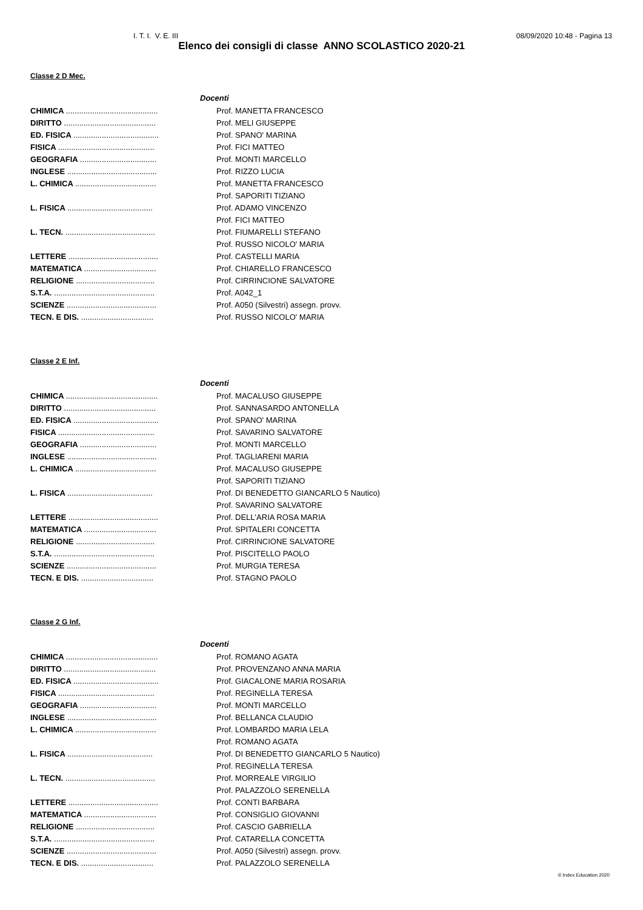I. T. I. V. E. III 08/09/2020 10:48 - Pagina 13
Elenco dei consigli di classe ANNO SCOLASTICO 2020-21
Classe 2 D Mec.
| Docenti | |
| --- | --- |
| CHIMICA .......................................... | Prof. MANETTA FRANCESCO |
| DIRITTO .......................................... | Prof. MELI GIUSEPPE |
| ED. FISICA ....................................... | Prof. SPANO' MARINA |
| FISICA ............................................ | Prof. FICI MATTEO |
| GEOGRAFIA ................................... | Prof. MONTI MARCELLO |
| INGLESE ......................................... | Prof. RIZZO LUCIA |
| L. CHIMICA ..................................... | Prof. MANETTA FRANCESCO |
| | Prof. SAPORITI TIZIANO |
| L. FISICA ....................................... | Prof. ADAMO VINCENZO |
| | Prof. FICI MATTEO |
| L. TECN. ......................................... | Prof. FIUMARELLI STEFANO |
| | Prof. RUSSO NICOLO' MARIA |
| LETTERE ......................................... | Prof. CASTELLI MARIA |
| MATEMATICA ................................. | Prof. CHIARELLO FRANCESCO |
| RELIGIONE .................................... | Prof. CIRRINCIONE SALVATORE |
| S.T.A. .............................................. | Prof. A042_1 |
| SCIENZE ......................................... | Prof. A050 (Silvestri) assegn. provv. |
| TECN. E DIS. ................................. | Prof. RUSSO NICOLO' MARIA |
Classe 2 E Inf.
| Docenti | |
| --- | --- |
| CHIMICA .......................................... | Prof. MACALUSO GIUSEPPE |
| DIRITTO .......................................... | Prof. SANNASARDO ANTONELLA |
| ED. FISICA ....................................... | Prof. SPANO' MARINA |
| FISICA ............................................ | Prof. SAVARINO SALVATORE |
| GEOGRAFIA ................................... | Prof. MONTI MARCELLO |
| INGLESE ......................................... | Prof. TAGLIARENI MARIA |
| L. CHIMICA ..................................... | Prof. MACALUSO GIUSEPPE |
| | Prof. SAPORITI TIZIANO |
| L. FISICA ....................................... | Prof. DI BENEDETTO GIANCARLO 5 Nautico) |
| | Prof. SAVARINO SALVATORE |
| LETTERE ......................................... | Prof. DELL'ARIA ROSA MARIA |
| MATEMATICA ................................. | Prof. SPITALERI CONCETTA |
| RELIGIONE .................................... | Prof. CIRRINCIONE SALVATORE |
| S.T.A. .............................................. | Prof. PISCITELLO PAOLO |
| SCIENZE ......................................... | Prof. MURGIA TERESA |
| TECN. E DIS. ................................. | Prof. STAGNO PAOLO |
Classe 2 G Inf.
| Docenti | |
| --- | --- |
| CHIMICA .......................................... | Prof. ROMANO AGATA |
| DIRITTO .......................................... | Prof. PROVENZANO ANNA MARIA |
| ED. FISICA ....................................... | Prof. GIACALONE MARIA ROSARIA |
| FISICA ............................................ | Prof. REGINELLA TERESA |
| GEOGRAFIA ................................... | Prof. MONTI MARCELLO |
| INGLESE ......................................... | Prof. BELLANCA CLAUDIO |
| L. CHIMICA ..................................... | Prof. LOMBARDO MARIA LELA |
| | Prof. ROMANO AGATA |
| L. FISICA ....................................... | Prof. DI BENEDETTO GIANCARLO 5 Nautico) |
| | Prof. REGINELLA TERESA |
| L. TECN. ......................................... | Prof. MORREALE VIRGILIO |
| | Prof. PALAZZOLO SERENELLA |
| LETTERE ......................................... | Prof. CONTI BARBARA |
| MATEMATICA ................................. | Prof. CONSIGLIO GIOVANNI |
| RELIGIONE .................................... | Prof. CASCIO GABRIELLA |
| S.T.A. .............................................. | Prof. CATARELLA CONCETTA |
| SCIENZE ......................................... | Prof. A050 (Silvestri) assegn. provv. |
| TECN. E DIS. ................................. | Prof. PALAZZOLO SERENELLA |
© Index Education 2020